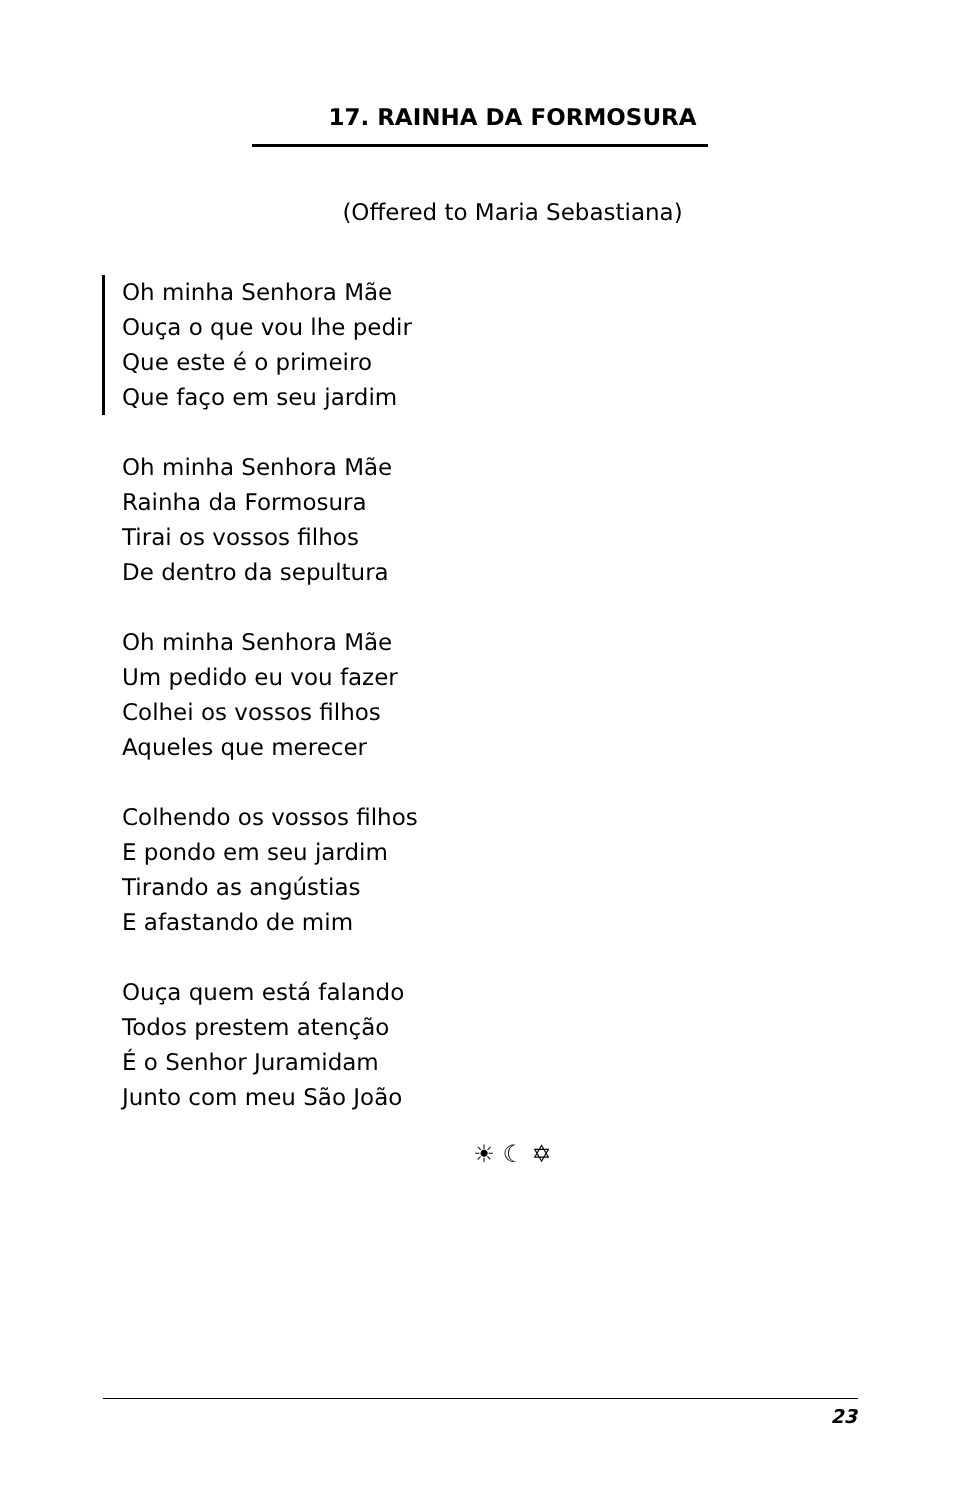17. RAINHA DA FORMOSURA
(Offered to Maria Sebastiana)
Oh minha Senhora Mãe
Ouça o que vou lhe pedir
Que este é o primeiro
Que faço em seu jardim
Oh minha Senhora Mãe
Rainha da Formosura
Tirai os vossos filhos
De dentro da sepultura
Oh minha Senhora Mãe
Um pedido eu vou fazer
Colhei os vossos filhos
Aqueles que merecer
Colhendo os vossos filhos
E pondo em seu jardim
Tirando as angústias
E afastando de mim
Ouça quem está falando
Todos prestem atenção
É o Senhor Juramidam
Junto com meu São João
☀ ☾ ✡
23